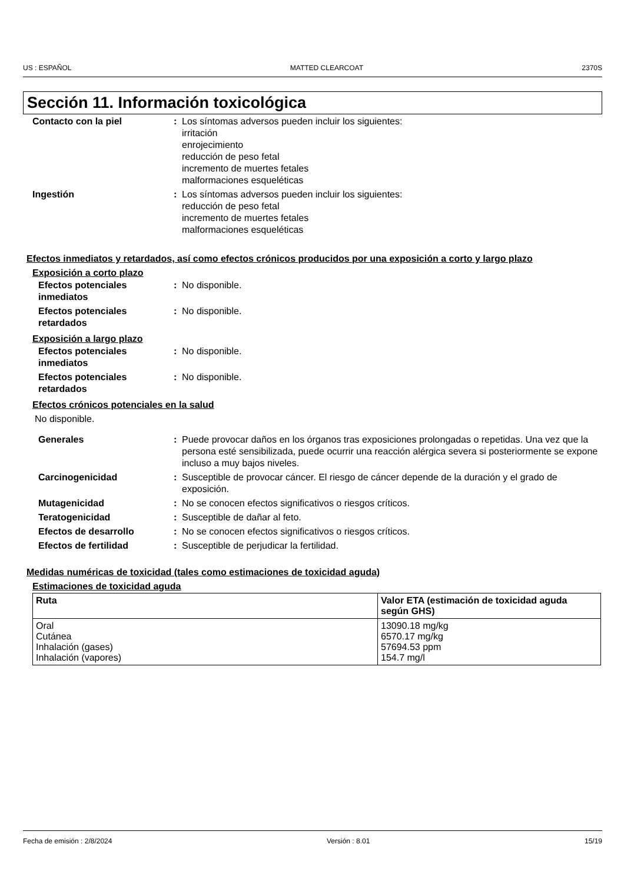US : ESPAÑOL MATTED CLEARCOAT 2370S
Sección 11. Información toxicológica
Contacto con la piel : Los síntomas adversos pueden incluir los siguientes:
irritación
enrojecimiento
reducción de peso fetal
incremento de muertes fetales
malformaciones esqueléticas
Ingestión : Los síntomas adversos pueden incluir los siguientes:
reducción de peso fetal
incremento de muertes fetales
malformaciones esqueléticas
Efectos inmediatos y retardados, así como efectos crónicos producidos por una exposición a corto y largo plazo
Exposición a corto plazo
Efectos potenciales inmediatos
: No disponible.
Efectos potenciales retardados
: No disponible.
Exposición a largo plazo
Efectos potenciales inmediatos
: No disponible.
Efectos potenciales retardados
: No disponible.
Efectos crónicos potenciales en la salud
No disponible.
Generales : Puede provocar daños en los órganos tras exposiciones prolongadas o repetidas. Una vez que la persona esté sensibilizada, puede ocurrir una reacción alérgica severa si posteriormente se expone incluso a muy bajos niveles.
Carcinogenicidad : Susceptible de provocar cáncer. El riesgo de cáncer depende de la duración y el grado de exposición.
Mutagenicidad : No se conocen efectos significativos o riesgos críticos.
Teratogenicidad : Susceptible de dañar al feto.
Efectos de desarrollo : No se conocen efectos significativos o riesgos críticos.
Efectos de fertilidad : Susceptible de perjudicar la fertilidad.
Medidas numéricas de toxicidad (tales como estimaciones de toxicidad aguda)
Estimaciones de toxicidad aguda
| Ruta | Valor ETA (estimación de toxicidad aguda según GHS) |
| --- | --- |
| Oral Cutánea Inhalación (gases) Inhalación (vapores) | 13090.18 mg/kg 6570.17 mg/kg 57694.53 ppm 154.7 mg/l |
Fecha de emisión : 2/8/2024 Versión : 8.01 15/19